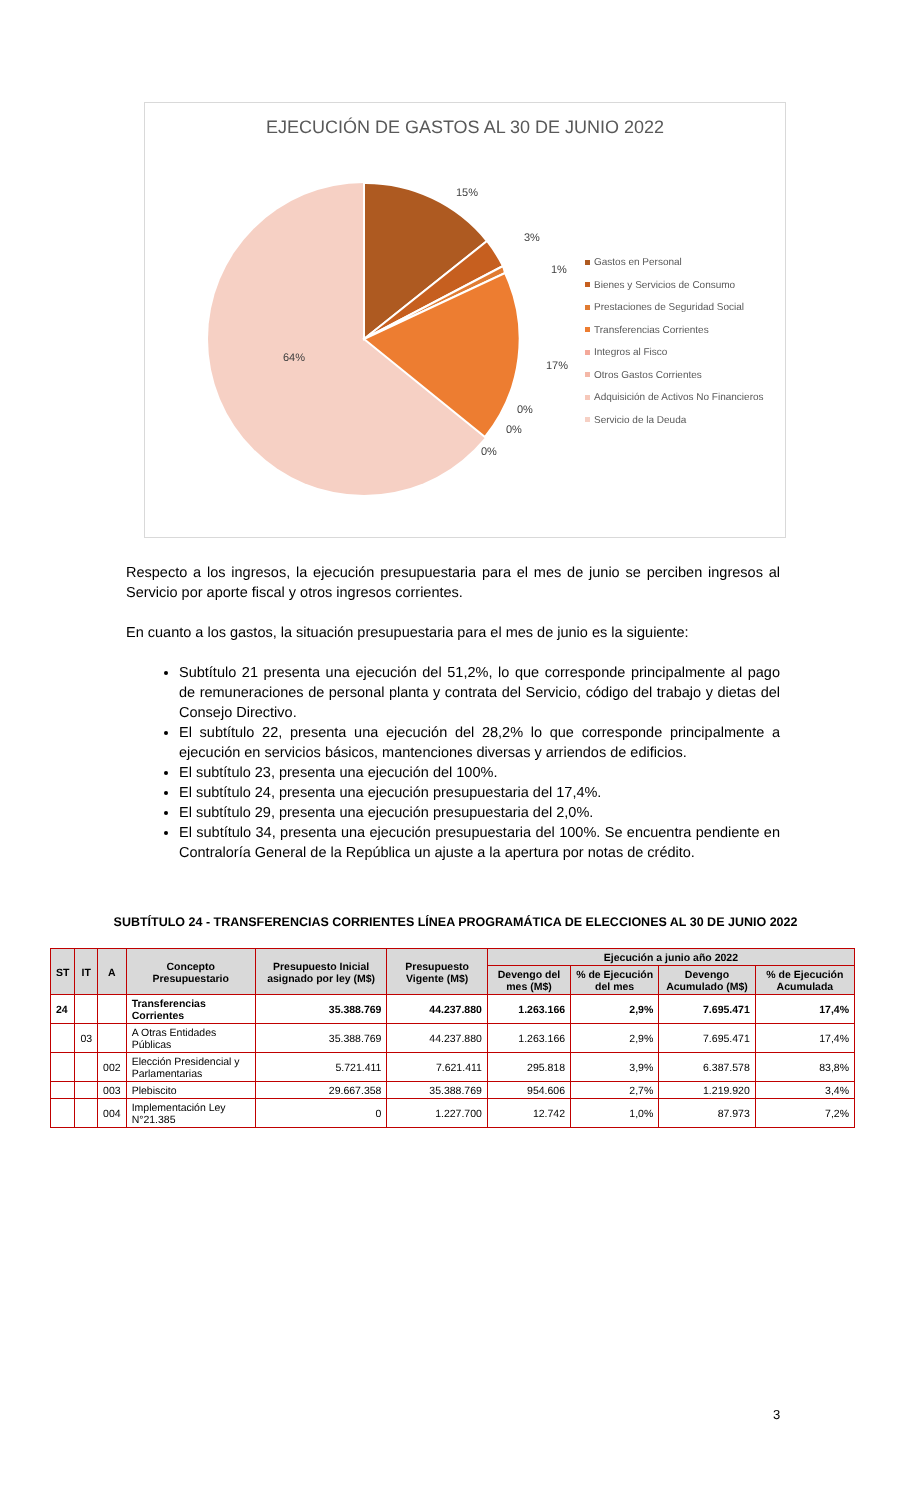EJECUCIÓN DE GASTOS AL 30 DE JUNIO 2022
15%
3%
1%
17%
0%
0%
0%
64%
Gastos en Personal
Bienes y Servicios de Consumo
Prestaciones de Seguridad Social
Transferencias Corrientes
Integros al Fisco
Otros Gastos Corrientes
Adquisición de Activos No Financieros
Servicio de la Deuda
Respecto a los ingresos, la ejecución presupuestaria para el mes de junio se perciben ingresos al Servicio por aporte fiscal y otros ingresos corrientes.
En cuanto a los gastos, la situación presupuestaria para el mes de junio es la siguiente:
Subtítulo 21 presenta una ejecución del 51,2%, lo que corresponde principalmente al pago de remuneraciones de personal planta y contrata del Servicio, código del trabajo y dietas del Consejo Directivo.
El subtítulo 22, presenta una ejecución del 28,2% lo que corresponde principalmente a ejecución en servicios básicos, mantenciones diversas y arriendos de edificios.
El subtítulo 23, presenta una ejecución del 100%.
El subtítulo 24, presenta una ejecución presupuestaria del 17,4%.
El subtítulo 29, presenta una ejecución presupuestaria del 2,0%.
El subtítulo 34, presenta una ejecución presupuestaria del 100%. Se encuentra pendiente en Contraloría General de la República un ajuste a la apertura por notas de crédito.
SUBTÍTULO 24 - TRANSFERENCIAS CORRIENTES LÍNEA PROGRAMÁTICA DE ELECCIONES AL 30 DE JUNIO 2022
| ST | IT | A | Concepto Presupuestario | Presupuesto Inicial asignado por ley (M$) | Presupuesto Vigente (M$) | Ejecución a junio año 2022 | | | |
| --- | --- | --- | --- | --- | --- | --- | --- | --- | --- |
| | | | | | | Devengo del mes (M$) | % de Ejecución del mes | Devengo Acumulado (M$) | % de Ejecución Acumulada |
| 24 | | | Transferencias Corrientes | 35.388.769 | 44.237.880 | 1.263.166 | 2,9% | 7.695.471 | 17,4% |
| | 03 | | A Otras Entidades Públicas | 35.388.769 | 44.237.880 | 1.263.166 | 2,9% | 7.695.471 | 17,4% |
| | | 002 | Elección Presidencial y Parlamentarias | 5.721.411 | 7.621.411 | 295.818 | 3,9% | 6.387.578 | 83,8% |
| | | 003 | Plebiscito | 29.667.358 | 35.388.769 | 954.606 | 2,7% | 1.219.920 | 3,4% |
| | | 004 | Implementación Ley N°21.385 | 0 | 1.227.700 | 12.742 | 1,0% | 87.973 | 7,2% |
3